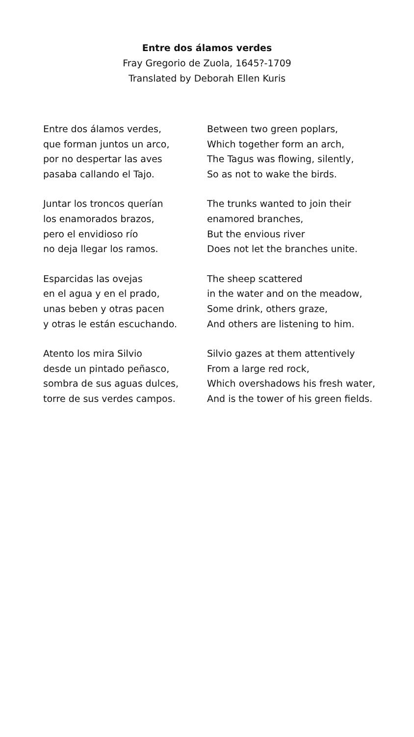Entre dos álamos verdes
Fray Gregorio de Zuola, 1645?-1709
Translated by Deborah Ellen Kuris
Entre dos álamos verdes,
que forman juntos un arco,
por no despertar las aves
pasaba callando el Tajo.
Juntar los troncos querían
los enamorados brazos,
pero el envidioso río
no deja llegar los ramos.
Esparcidas las ovejas
en el agua y en el prado,
unas beben y otras pacen
y otras le están escuchando.
Atento los mira Silvio
desde un pintado peñasco,
sombra de sus aguas dulces,
torre de sus verdes campos.
Between two green poplars,
Which together form an arch,
The Tagus was flowing, silently,
So as not to wake the birds.
The trunks wanted to join their
enamored branches,
But the envious river
Does not let the branches unite.
The sheep scattered
in the water and on the meadow,
Some drink, others graze,
And others are listening to him.
Silvio gazes at them attentively
From a large red rock,
Which overshadows his fresh water,
And is the tower of his green fields.